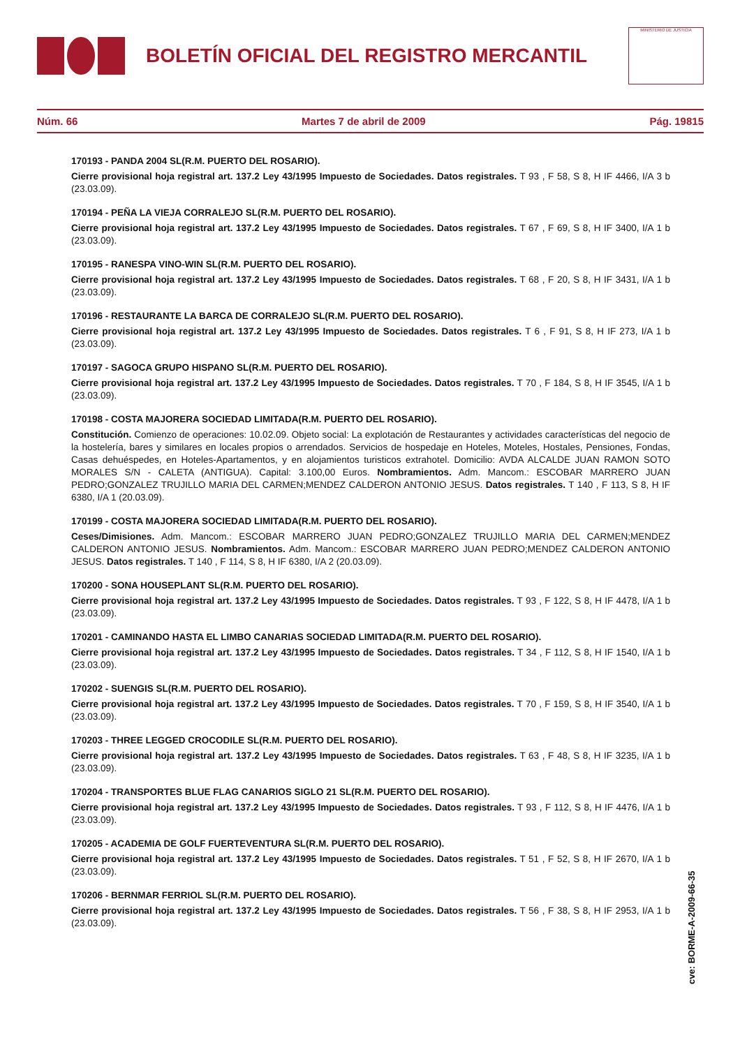BOLETÍN OFICIAL DEL REGISTRO MERCANTIL
MINISTERIO DE JUSTICIA
Núm. 66 Martes 7 de abril de 2009 Pág. 19815
170193 - PANDA 2004 SL(R.M. PUERTO DEL ROSARIO).
Cierre provisional hoja registral art. 137.2 Ley 43/1995 Impuesto de Sociedades. Datos registrales. T 93 , F 58, S 8, H IF 4466, I/A 3 b (23.03.09).
170194 - PEÑA LA VIEJA CORRALEJO SL(R.M. PUERTO DEL ROSARIO).
Cierre provisional hoja registral art. 137.2 Ley 43/1995 Impuesto de Sociedades. Datos registrales. T 67 , F 69, S 8, H IF 3400, I/A 1 b (23.03.09).
170195 - RANESPA VINO-WIN SL(R.M. PUERTO DEL ROSARIO).
Cierre provisional hoja registral art. 137.2 Ley 43/1995 Impuesto de Sociedades. Datos registrales. T 68 , F 20, S 8, H IF 3431, I/A 1 b (23.03.09).
170196 - RESTAURANTE LA BARCA DE CORRALEJO SL(R.M. PUERTO DEL ROSARIO).
Cierre provisional hoja registral art. 137.2 Ley 43/1995 Impuesto de Sociedades. Datos registrales. T 6 , F 91, S 8, H IF 273, I/A 1 b (23.03.09).
170197 - SAGOCA GRUPO HISPANO SL(R.M. PUERTO DEL ROSARIO).
Cierre provisional hoja registral art. 137.2 Ley 43/1995 Impuesto de Sociedades. Datos registrales. T 70 , F 184, S 8, H IF 3545, I/A 1 b (23.03.09).
170198 - COSTA MAJORERA SOCIEDAD LIMITADA(R.M. PUERTO DEL ROSARIO).
Constitución. Comienzo de operaciones: 10.02.09. Objeto social: La explotación de Restaurantes y actividades características del negocio de la hostelería, bares y similares en locales propios o arrendados. Servicios de hospedaje en Hoteles, Moteles, Hostales, Pensiones, Fondas, Casas dehuéspedes, en Hoteles-Apartamentos, y en alojamientos turisticos extrahotel. Domicilio: AVDA ALCALDE JUAN RAMON SOTO MORALES S/N - CALETA (ANTIGUA). Capital: 3.100,00 Euros. Nombramientos. Adm. Mancom.: ESCOBAR MARRERO JUAN PEDRO;GONZALEZ TRUJILLO MARIA DEL CARMEN;MENDEZ CALDERON ANTONIO JESUS. Datos registrales. T 140 , F 113, S 8, H IF 6380, I/A 1 (20.03.09).
170199 - COSTA MAJORERA SOCIEDAD LIMITADA(R.M. PUERTO DEL ROSARIO).
Ceses/Dimisiones. Adm. Mancom.: ESCOBAR MARRERO JUAN PEDRO;GONZALEZ TRUJILLO MARIA DEL CARMEN;MENDEZ CALDERON ANTONIO JESUS. Nombramientos. Adm. Mancom.: ESCOBAR MARRERO JUAN PEDRO;MENDEZ CALDERON ANTONIO JESUS. Datos registrales. T 140 , F 114, S 8, H IF 6380, I/A 2 (20.03.09).
170200 - SONA HOUSEPLANT SL(R.M. PUERTO DEL ROSARIO).
Cierre provisional hoja registral art. 137.2 Ley 43/1995 Impuesto de Sociedades. Datos registrales. T 93 , F 122, S 8, H IF 4478, I/A 1 b (23.03.09).
170201 - CAMINANDO HASTA EL LIMBO CANARIAS SOCIEDAD LIMITADA(R.M. PUERTO DEL ROSARIO).
Cierre provisional hoja registral art. 137.2 Ley 43/1995 Impuesto de Sociedades. Datos registrales. T 34 , F 112, S 8, H IF 1540, I/A 1 b (23.03.09).
170202 - SUENGIS SL(R.M. PUERTO DEL ROSARIO).
Cierre provisional hoja registral art. 137.2 Ley 43/1995 Impuesto de Sociedades. Datos registrales. T 70 , F 159, S 8, H IF 3540, I/A 1 b (23.03.09).
170203 - THREE LEGGED CROCODILE SL(R.M. PUERTO DEL ROSARIO).
Cierre provisional hoja registral art. 137.2 Ley 43/1995 Impuesto de Sociedades. Datos registrales. T 63 , F 48, S 8, H IF 3235, I/A 1 b (23.03.09).
170204 - TRANSPORTES BLUE FLAG CANARIOS SIGLO 21 SL(R.M. PUERTO DEL ROSARIO).
Cierre provisional hoja registral art. 137.2 Ley 43/1995 Impuesto de Sociedades. Datos registrales. T 93 , F 112, S 8, H IF 4476, I/A 1 b (23.03.09).
170205 - ACADEMIA DE GOLF FUERTEVENTURA SL(R.M. PUERTO DEL ROSARIO).
Cierre provisional hoja registral art. 137.2 Ley 43/1995 Impuesto de Sociedades. Datos registrales. T 51 , F 52, S 8, H IF 2670, I/A 1 b (23.03.09).
170206 - BERNMAR FERRIOL SL(R.M. PUERTO DEL ROSARIO).
Cierre provisional hoja registral art. 137.2 Ley 43/1995 Impuesto de Sociedades. Datos registrales. T 56 , F 38, S 8, H IF 2953, I/A 1 b (23.03.09).
cve: BORME-A-2009-66-35